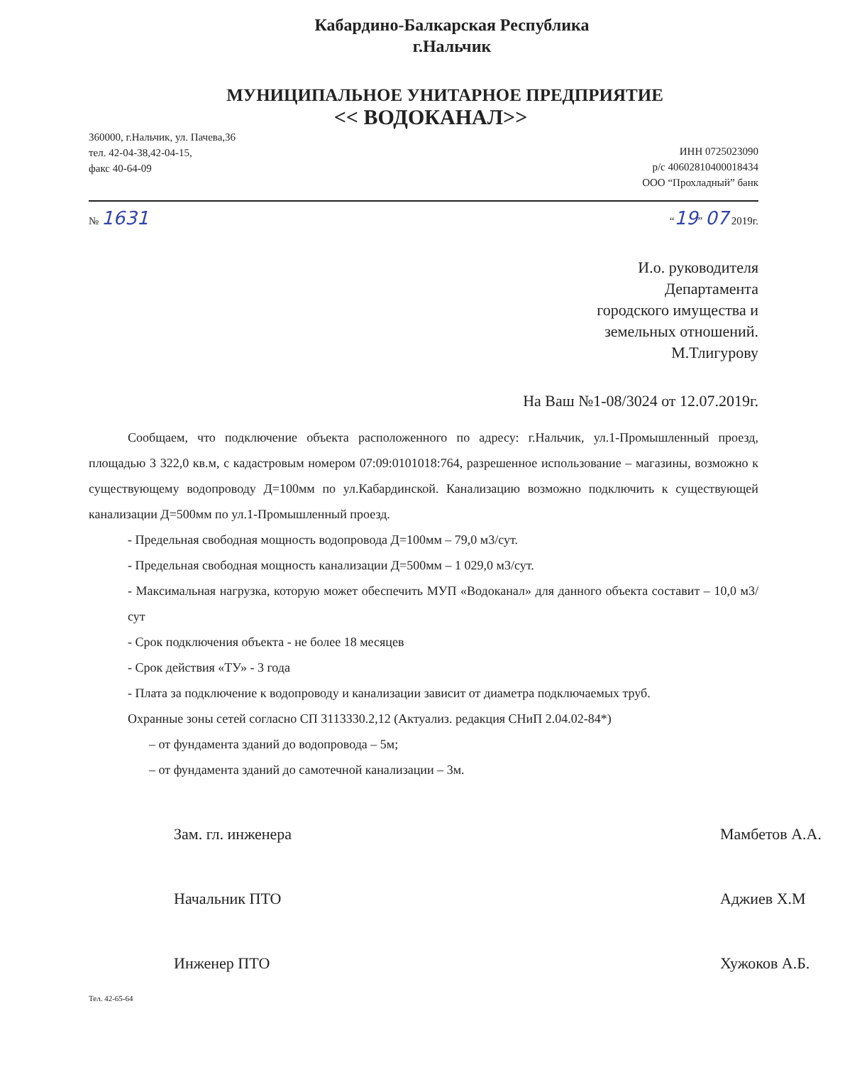Кабардино-Балкарская Республика
г.Нальчик
МУНИЦИПАЛЬНОЕ УНИТАРНОЕ ПРЕДПРИЯТИЕ
<< ВОДОКАНАЛ>>
360000, г.Нальчик, ул. Пачева,36
тел. 42-04-38,42-04-15,
факс 40-64-09
ИНН 0725023090
р/с 40602810400018434
ООО “Прохладный” банк
№ 1631
“19” 07 2019г.
И.о. руководителя
Департамента
городского имущества и
земельных отношений.
М.Тлигурову
На Ваш №1-08/3024 от 12.07.2019г.
Сообщаем, что подключение объекта расположенного по адресу: г.Нальчик, ул.1-Промышленный проезд, площадью 3 322,0 кв.м, с кадастровым номером 07:09:0101018:764, разрешенное использование – магазины, возможно к существующему водопроводу Д=100мм по ул.Кабардинской. Канализацию возможно подключить к существующей канализации Д=500мм по ул.1-Промышленный проезд.
- Предельная свободная мощность водопровода Д=100мм – 79,0 м3/сут.
- Предельная свободная мощность канализации Д=500мм – 1 029,0 м3/сут.
- Максимальная нагрузка, которую может обеспечить МУП «Водоканал» для данного объекта составит – 10,0 м3/сут
- Срок подключения объекта - не более 18 месяцев
- Срок действия «ТУ» - 3 года
- Плата за подключение к водопроводу и канализации зависит от диаметра подключаемых труб.
Охранные зоны сетей согласно СП 3113330.2,12 (Актуализ. редакция СНиП 2.04.02-84*)
– от фундамента зданий до водопровода – 5м;
– от фундамента зданий до самотечной канализации – 3м.
Зам. гл. инженера
Мамбетов А.А.
Начальник ПТО
Аджиев Х.М
Инженер ПТО
Хужоков А.Б.
Тел. 42-65-64